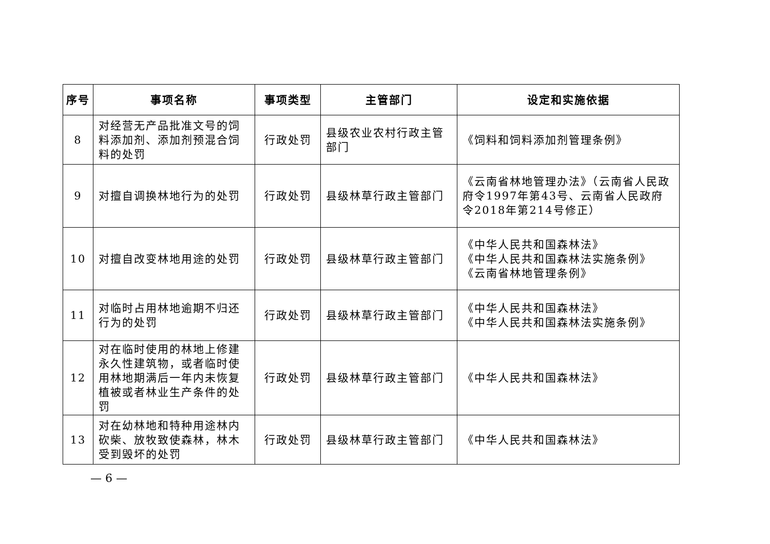| 序号 | 事项名称 | 事项类型 | 主管部门 | 设定和实施依据 |
| --- | --- | --- | --- | --- |
| 8 | 对经营无产品批准文号的饲料添加剂、添加剂预混合饲料的处罚 | 行政处罚 | 县级农业农村行政主管部门 | 《饲料和饲料添加剂管理条例》 |
| 9 | 对擅自调换林地行为的处罚 | 行政处罚 | 县级林草行政主管部门 | 《云南省林地管理办法》（云南省人民政府令1997年第43号、云南省人民政府令2018年第214号修正） |
| 10 | 对擅自改变林地用途的处罚 | 行政处罚 | 县级林草行政主管部门 | 《中华人民共和国森林法》 《中华人民共和国森林法实施条例》 《云南省林地管理条例》 |
| 11 | 对临时占用林地逾期不归还行为的处罚 | 行政处罚 | 县级林草行政主管部门 | 《中华人民共和国森林法》 《中华人民共和国森林法实施条例》 |
| 12 | 对在临时使用的林地上修建永久性建筑物，或者临时使用林地期满后一年内未恢复植被或者林业生产条件的处罚 | 行政处罚 | 县级林草行政主管部门 | 《中华人民共和国森林法》 |
| 13 | 对在幼林地和特种用途林内砍柴、放牧致使森林，林木受到毁坏的处罚 | 行政处罚 | 县级林草行政主管部门 | 《中华人民共和国森林法》 |
— 6 —